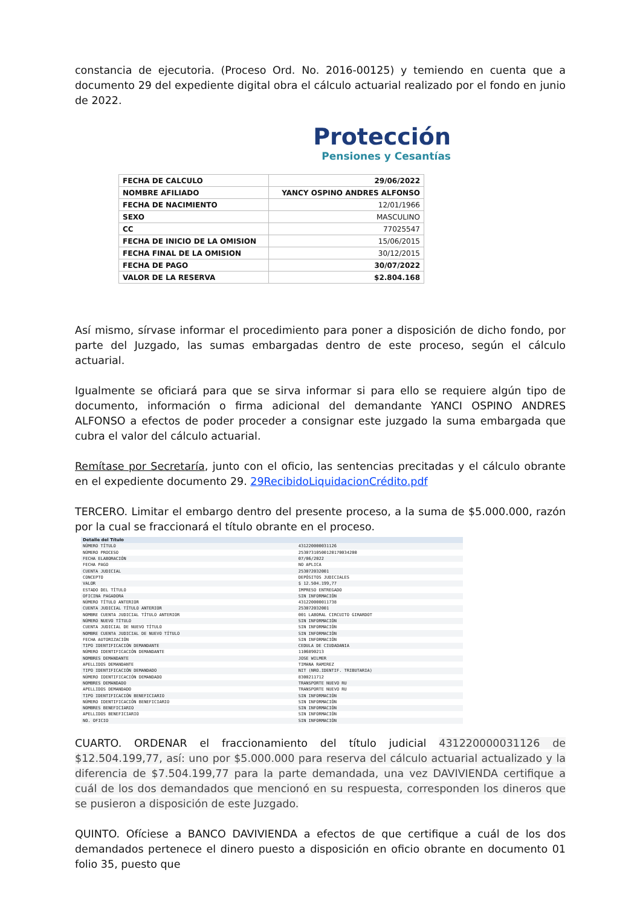constancia de ejecutoria. (Proceso Ord. No. 2016-00125) y temiendo en cuenta que a documento 29 del expediente digital obra el cálculo actuarial realizado por el fondo en junio de 2022.
Protección
Pensiones y Cesantías
| FECHA DE CALCULO | 29/06/2022 |
| NOMBRE AFILIADO | YANCY OSPINO ANDRES ALFONSO |
| FECHA DE NACIMIENTO | 12/01/1966 |
| SEXO | MASCULINO |
| CC | 77025547 |
| FECHA DE INICIO DE LA OMISION | 15/06/2015 |
| FECHA FINAL DE LA OMISION | 30/12/2015 |
| FECHA DE PAGO | 30/07/2022 |
| VALOR DE LA RESERVA | $2.804.168 |
Así mismo, sírvase informar el procedimiento para poner a disposición de dicho fondo, por parte del Juzgado, las sumas embargadas dentro de este proceso, según el cálculo actuarial.
Igualmente se oficiará para que se sirva informar si para ello se requiere algún tipo de documento, información o firma adicional del demandante YANCI OSPINO ANDRES ALFONSO a efectos de poder proceder a consignar este juzgado la suma embargada que cubra el valor del cálculo actuarial.
Remítase por Secretaría, junto con el oficio, las sentencias precitadas y el cálculo obrante en el expediente documento 29. 29RecibidoLiquidacionCrédito.pdf
TERCERO. Limitar el embargo dentro del presente proceso, a la suma de $5.000.000, razón por la cual se fraccionará el título obrante en el proceso.
| Detalle del Título | |
| --- | --- |
| NÚMERO TÍTULO | 431220000031126 |
| NÚMERO PROCESO | 25307310500120170034200 |
| FECHA ELABORACIÓN | 07/06/2022 |
| FECHA PAGO | NO APLICA |
| CUENTA JUDICIAL | 253072032001 |
| CONCEPTO | DEPÓSITOS JUDICIALES |
| VALOR | $ 12.504.199,77 |
| ESTADO DEL TÍTULO | IMPRESO ENTREGADO |
| OFICINA PAGADORA | SIN INFORMACIÓN |
| NÚMERO TÍTULO ANTERIOR | 431220000011738 |
| CUENTA JUDICIAL TÍTULO ANTERIOR | 253072032001 |
| NOMBRE CUENTA JUDICIAL TÍTULO ANTERIOR | 001 LABORAL CIRCUITO GIRARDOT |
| NÚMERO NUEVO TÍTULO | SIN INFORMACIÓN |
| CUENTA JUDICIAL DE NUEVO TÍTULO | SIN INFORMACIÓN |
| NOMBRE CUENTA JUDICIAL DE NUEVO TÍTULO | SIN INFORMACIÓN |
| FECHA AUTORIZACIÓN | SIN INFORMACIÓN |
| TIPO IDENTIFICACIÓN DEMANDANTE | CEDULA DE CIUDADANIA |
| NÚMERO IDENTIFICACIÓN DEMANDANTE | 1106890213 |
| NOMBRES DEMANDANTE | JOSE WILMER |
| APELLIDOS DEMANDANTE | TIMANA RAMIREZ |
| TIPO IDENTIFICACIÓN DEMANDADO | NIT (NRO.IDENTIF. TRIBUTARIA) |
| NÚMERO IDENTIFICACIÓN DEMANDADO | 8300211712 |
| NOMBRES DEMANDADO | TRANSPORTE NUEVO RU |
| APELLIDOS DEMANDADO | TRANSPORTE NUEVO RU |
| TIPO IDENTIFICACIÓN BENEFICIARIO | SIN INFORMACIÓN |
| NÚMERO IDENTIFICACIÓN BENEFICIARIO | SIN INFORMACIÓN |
| NOMBRES BENEFICIARIO | SIN INFORMACIÓN |
| APELLIDOS BENEFICIARIO | SIN INFORMACIÓN |
| NO. OFICIO | SIN INFORMACIÓN |
CUARTO. ORDENAR el fraccionamiento del título judicial 431220000031126 de $12.504.199,77, así: uno por $5.000.000 para reserva del cálculo actuarial actualizado y la diferencia de $7.504.199,77 para la parte demandada, una vez DAVIVIENDA certifique a cuál de los dos demandados que mencionó en su respuesta, corresponden los dineros que se pusieron a disposición de este Juzgado.
QUINTO. Ofíciese a BANCO DAVIVIENDA a efectos de que certifique a cuál de los dos demandados pertenece el dinero puesto a disposición en oficio obrante en documento 01 folio 35, puesto que